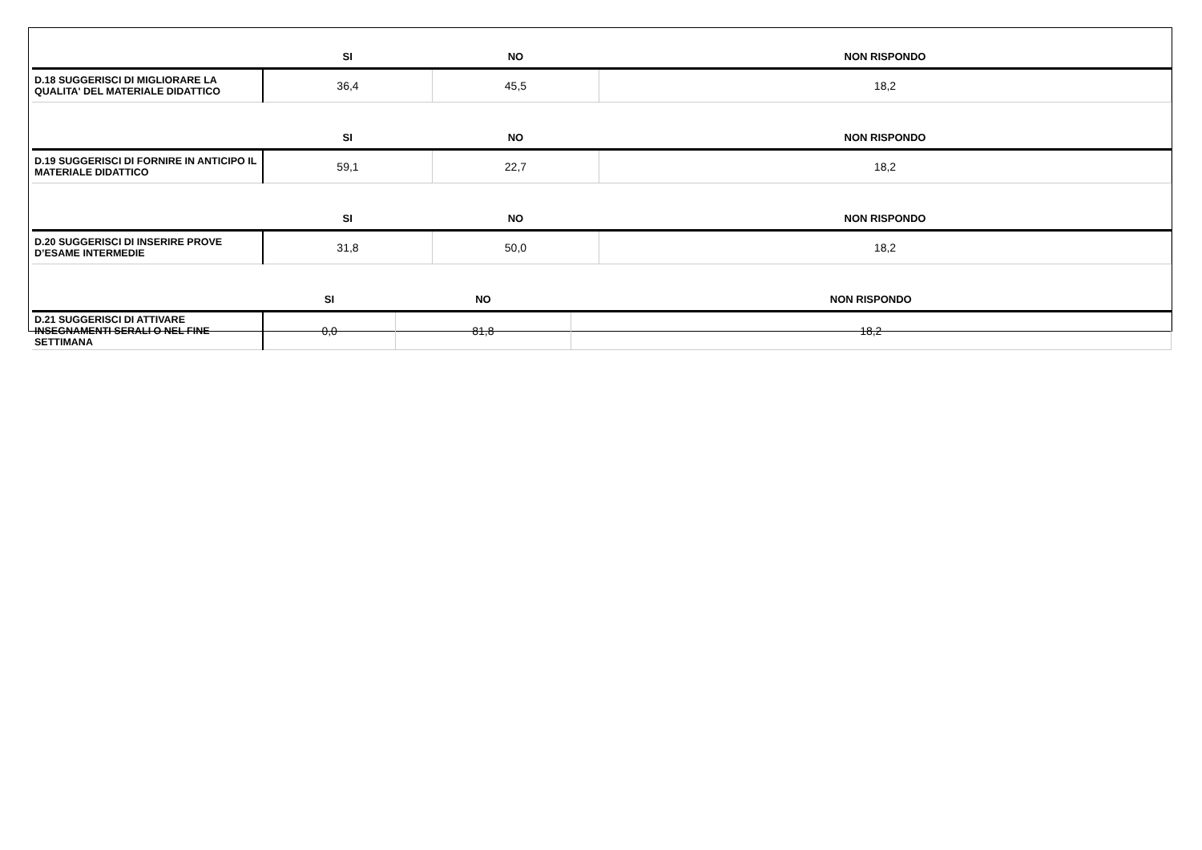| | SI | NO | NON RISPONDO |
| --- | --- | --- | --- |
| D.18 SUGGERISCI DI MIGLIORARE LA QUALITA' DEL MATERIALE DIDATTICO | 36,4 | 45,5 | 18,2 |
| | SI | NO | NON RISPONDO |
| --- | --- | --- | --- |
| D.19 SUGGERISCI DI FORNIRE IN ANTICIPO IL MATERIALE DIDATTICO | 59,1 | 22,7 | 18,2 |
| | SI | NO | NON RISPONDO |
| --- | --- | --- | --- |
| D.20 SUGGERISCI DI INSERIRE PROVE D’ESAME INTERMEDIE | 31,8 | 50,0 | 18,2 |
| | SI | NO | NON RISPONDO |
| --- | --- | --- | --- |
| D.21 SUGGERISCI DI ATTIVARE INSEGNAMENTI SERALI O NEL FINE SETTIMANA | 0,0 | 81,8 | 18,2 |